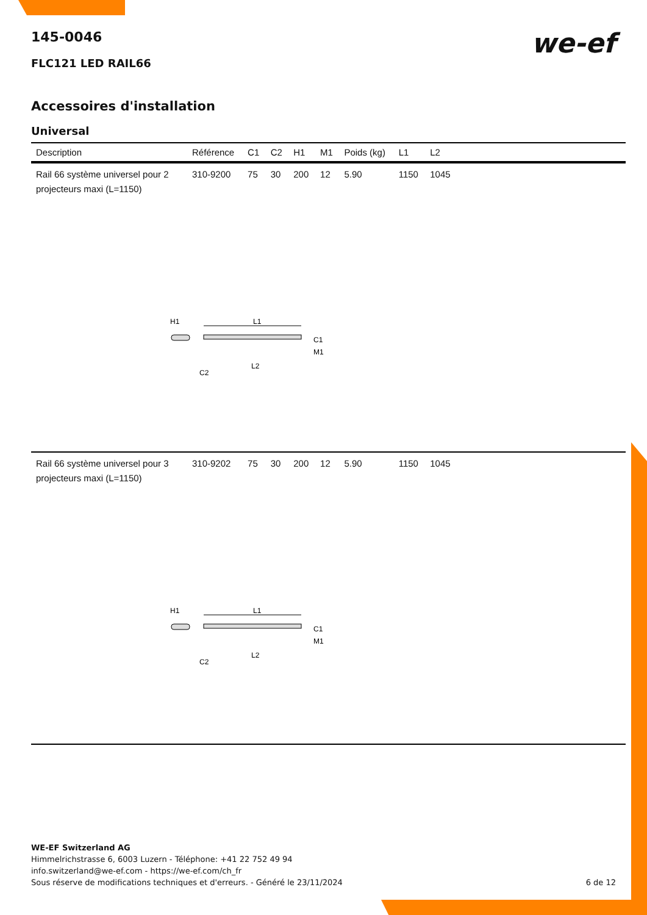we-ef
145-0046
FLC121 LED RAIL66
Accessoires d'installation
Universal
| Description | Référence | C1 | C2 | H1 | M1 | Poids (kg) | L1 | L2 | |
| --- | --- | --- | --- | --- | --- | --- | --- | --- | --- |
| Rail 66 système universel pour 2 projecteurs maxi (L=1150) | 310-9200 | 75 | 30 | 200 | 12 | 5.90 | 1150 | 1045 | |
| H1 L1 C1 M1 L2 C2 | | | | | | | | | |
| Rail 66 système universel pour 3 projecteurs maxi (L=1150) | 310-9202 | 75 | 30 | 200 | 12 | 5.90 | 1150 | 1045 | |
| H1 L1 C1 M1 L2 C2 | | | | | | | | | |
WE-EF Switzerland AG
Himmelrichstrasse 6, 6003 Luzern - Téléphone: +41 22 752 49 94
info.switzerland@we-ef.com - https://we-ef.com/ch_fr
Sous réserve de modifications techniques et d'erreurs. - Généré le 23/11/2024 6 de 12